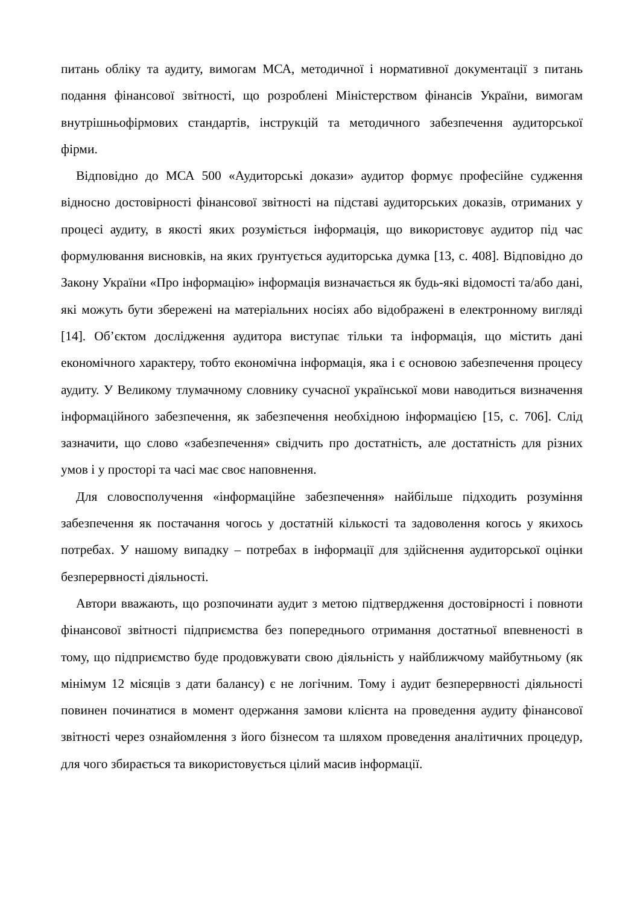питань обліку та аудиту, вимогам МСА, методичної і нормативної документації з питань подання фінансової звітності, що розроблені Міністерством фінансів України, вимогам внутрішньофірмових стандартів, інструкцій та методичного забезпечення аудиторської фірми.
Відповідно до МСА 500 «Аудиторські докази» аудитор формує професійне судження відносно достовірності фінансової звітності на підставі аудиторських доказів, отриманих у процесі аудиту, в якості яких розуміється інформація, що використовує аудитор під час формулювання висновків, на яких ґрунтується аудиторська думка [13, с. 408]. Відповідно до Закону України «Про інформацію» інформація визначається як будь-які відомості та/або дані, які можуть бути збережені на матеріальних носіях або відображені в електронному вигляді [14]. Об’єктом дослідження аудитора виступає тільки та інформація, що містить дані економічного характеру, тобто економічна інформація, яка і є основою забезпечення процесу аудиту. У Великому тлумачному словнику сучасної української мови наводиться визначення інформаційного забезпечення, як забезпечення необхідною інформацією [15, с. 706]. Слід зазначити, що слово «забезпечення» свідчить про достатність, але достатність для різних умов і у просторі та часі має своє наповнення.
Для словосполучення «інформаційне забезпечення» найбільше підходить розуміння забезпечення як постачання чогось у достатній кількості та задоволення когось у якихось потребах. У нашому випадку – потребах в інформації для здійснення аудиторської оцінки безперервності діяльності.
Автори вважають, що розпочинати аудит з метою підтвердження достовірності і повноти фінансової звітності підприємства без попереднього отримання достатньої впевненості в тому, що підприємство буде продовжувати свою діяльність у найближчому майбутньому (як мінімум 12 місяців з дати балансу) є не логічним. Тому і аудит безперервності діяльності повинен починатися в момент одержання замови клієнта на проведення аудиту фінансової звітності через ознайомлення з його бізнесом та шляхом проведення аналітичних процедур, для чого збирається та використовується цілий масив інформації.